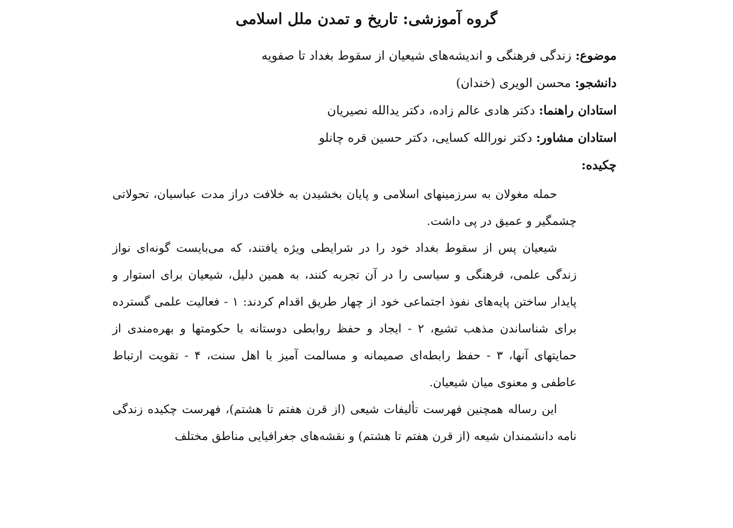گروه آموزشی: تاریخ و تمدن ملل اسلامی
موضوع: زندگی فرهنگی و اندیشه‌های شیعیان از سقوط بغداد تا صفویه
دانشجو: محسن الویری (خندان)
استادان راهنما: دکتر هادی عالم زاده، دکتر یدالله نصیریان
استادان مشاور: دکتر نورالله کسایی، دکتر حسین قره چانلو
چکیده:
حمله مغولان به سرزمینهای اسلامی و پایان بخشیدن به خلافت دراز مدت عباسیان، تحولاتی چشمگیر و عمیق در پی داشت.
شیعیان پس از سقوط بغداد خود را در شرایطی ویژه یافتند، که می‌بایست گونه‌ای نواز زندگی علمی، فرهنگی و سیاسی را در آن تجربه کنند، به همین دلیل، شیعیان برای استوار و پایدار ساختن پایه‌های نفوذ اجتماعی خود از چهار طریق اقدام کردند: ۱ - فعالیت علمی گسترده برای شناساندن مذهب تشیع، ۲ - ایجاد و حفظ روابطی دوستانه با حکومتها و بهره‌مندی از حمایتهای آنها، ۳ - حفظ رابطه‌ای صمیمانه و مسالمت آمیز با اهل سنت، ۴ - تقویت ارتباط عاطفی و معنوی میان شیعیان.
این رساله همچنین فهرست تألیفات شیعی (از قرن هفتم تا هشتم)، فهرست چکیده زندگی نامه دانشمندان شیعه (از قرن هفتم تا هشتم) و نقشه‌های جغرافیایی مناطق مختلف